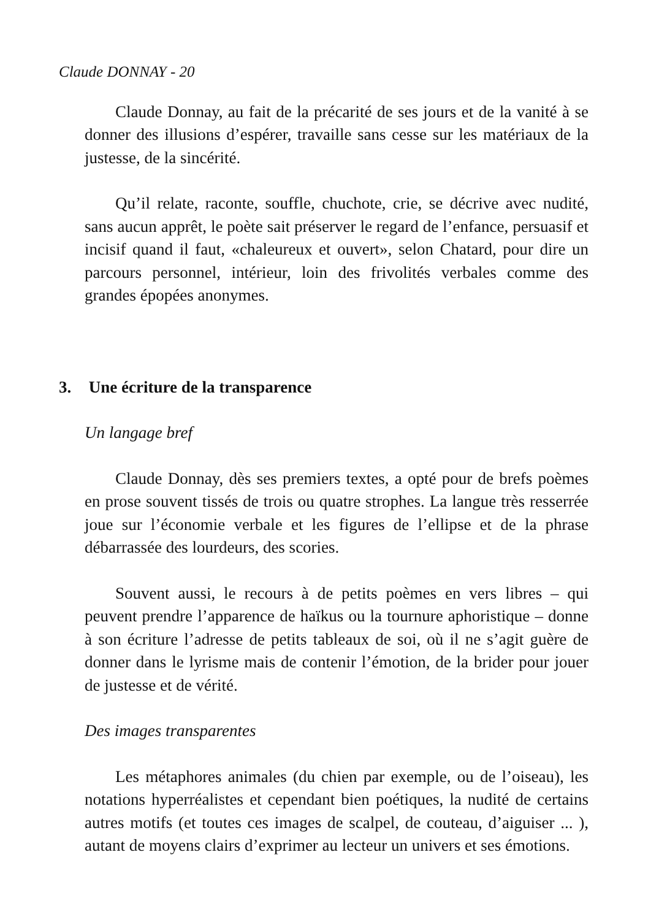Claude DONNAY - 20
Claude Donnay, au fait de la précarité de ses jours et de la vanité à se donner des illusions d’espérer, travaille sans cesse sur les matériaux de la justesse, de la sincérité.
Qu’il relate, raconte, souffle, chuchote, crie, se décrive avec nudité, sans aucun apprêt, le poète sait préserver le regard de l’enfance, persuasif et incisif quand il faut, «chaleureux et ouvert», selon Chatard, pour dire un parcours personnel, intérieur, loin des frivolités verbales comme des grandes épopées anonymes.
3. Une écriture de la transparence
Un langage bref
Claude Donnay, dès ses premiers textes, a opté pour de brefs poèmes en prose souvent tissés de trois ou quatre strophes. La langue très resserrée joue sur l’économie verbale et les figures de l’ellipse et de la phrase débarrassée des lourdeurs, des scories.
Souvent aussi, le recours à de petits poèmes en vers libres – qui peuvent prendre l’apparence de haïkus ou la tournure aphoristique – donne à son écriture l’adresse de petits tableaux de soi, où il ne s’agit guère de donner dans le lyrisme mais de contenir l’émotion, de la brider pour jouer de justesse et de vérité.
Des images transparentes
Les métaphores animales (du chien par exemple, ou de l’oiseau), les notations hyperréalistes et cependant bien poétiques, la nudité de certains autres motifs (et toutes ces images de scalpel, de couteau, d’aiguiser ... ), autant de moyens clairs d’exprimer au lecteur un univers et ses émotions.